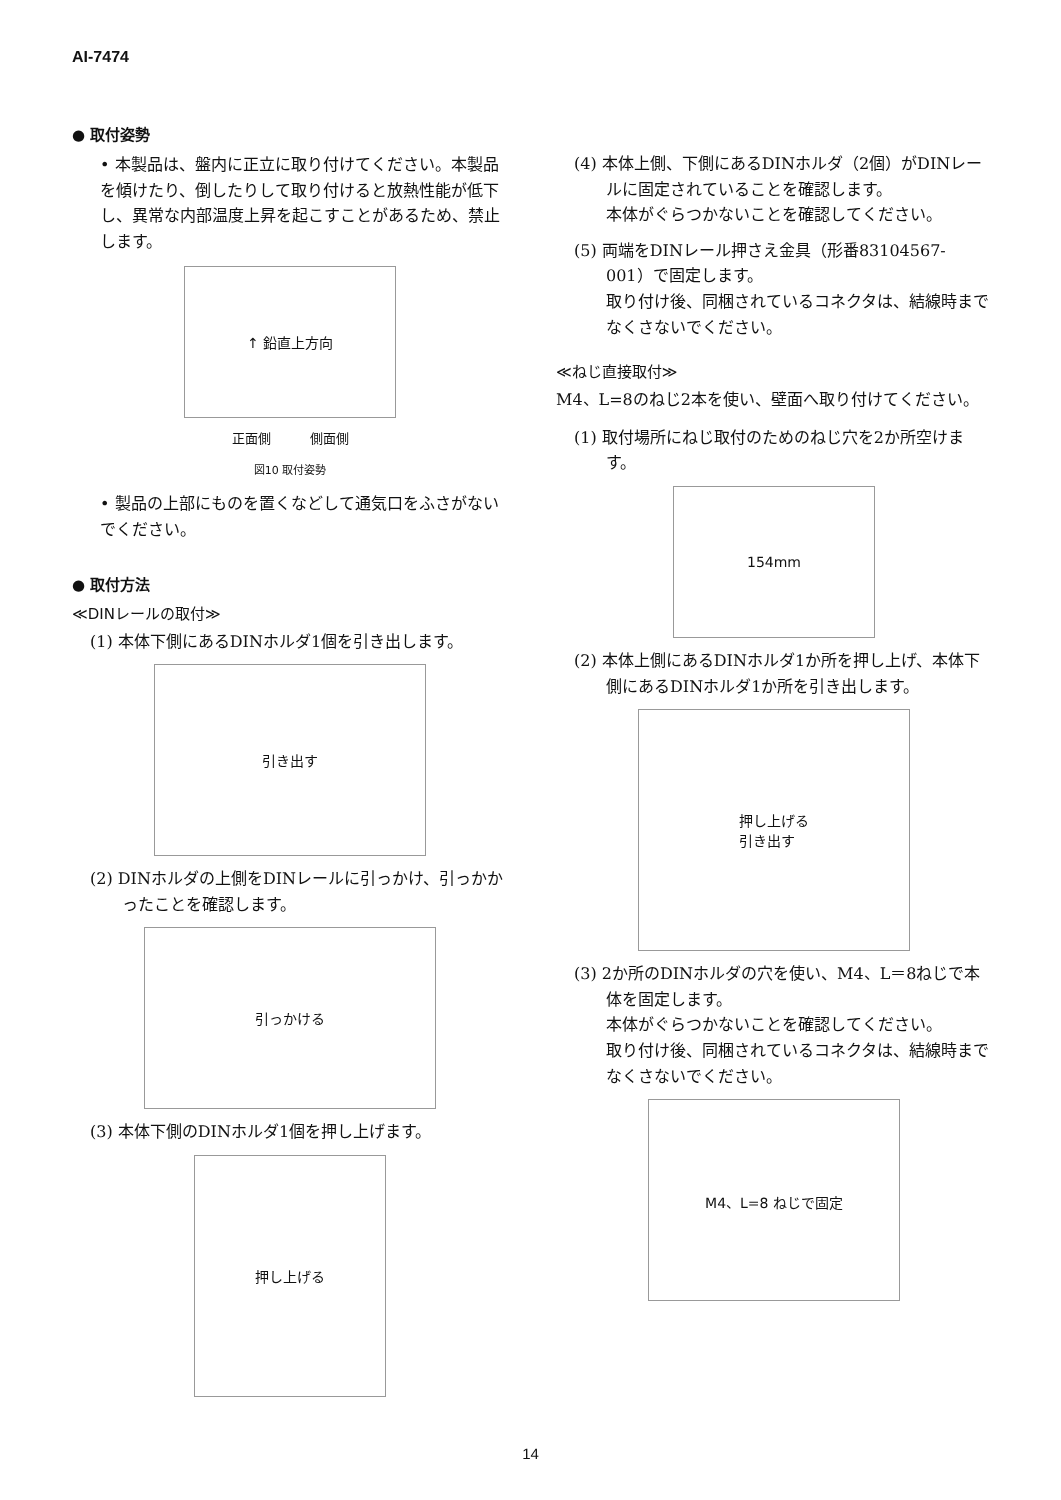AI-7474
● 取付姿勢
• 本製品は、盤内に正立に取り付けてください。本製品を傾けたり、倒したりして取り付けると放熱性能が低下し、異常な内部温度上昇を起こすことがあるため、禁止します。
↑ 鉛直上方向
正面側　　　側面側
図10 取付姿勢
• 製品の上部にものを置くなどして通気口をふさがないでください。
● 取付方法
≪DINレールの取付≫
(1) 本体下側にあるDINホルダ1個を引き出します。
引き出す
(2) DINホルダの上側をDINレールに引っかけ、引っかかったことを確認します。
引っかける
(3) 本体下側のDINホルダ1個を押し上げます。
押し上げる
(4) 本体上側、下側にあるDINホルダ（2個）がDINレールに固定されていることを確認します。
本体がぐらつかないことを確認してください。
(5) 両端をDINレール押さえ金具（形番83104567-001）で固定します。
取り付け後、同梱されているコネクタは、結線時までなくさないでください。
≪ねじ直接取付≫
M4、L=8のねじ2本を使い、壁面へ取り付けてください。
(1) 取付場所にねじ取付のためのねじ穴を2か所空けます。
154mm
(2) 本体上側にあるDINホルダ1か所を押し上げ、本体下側にあるDINホルダ1か所を引き出します。
押し上げる
引き出す
(3) 2か所のDINホルダの穴を使い、M4、L＝8ねじで本体を固定します。
本体がぐらつかないことを確認してください。
取り付け後、同梱されているコネクタは、結線時までなくさないでください。
M4、L=8 ねじで固定
14